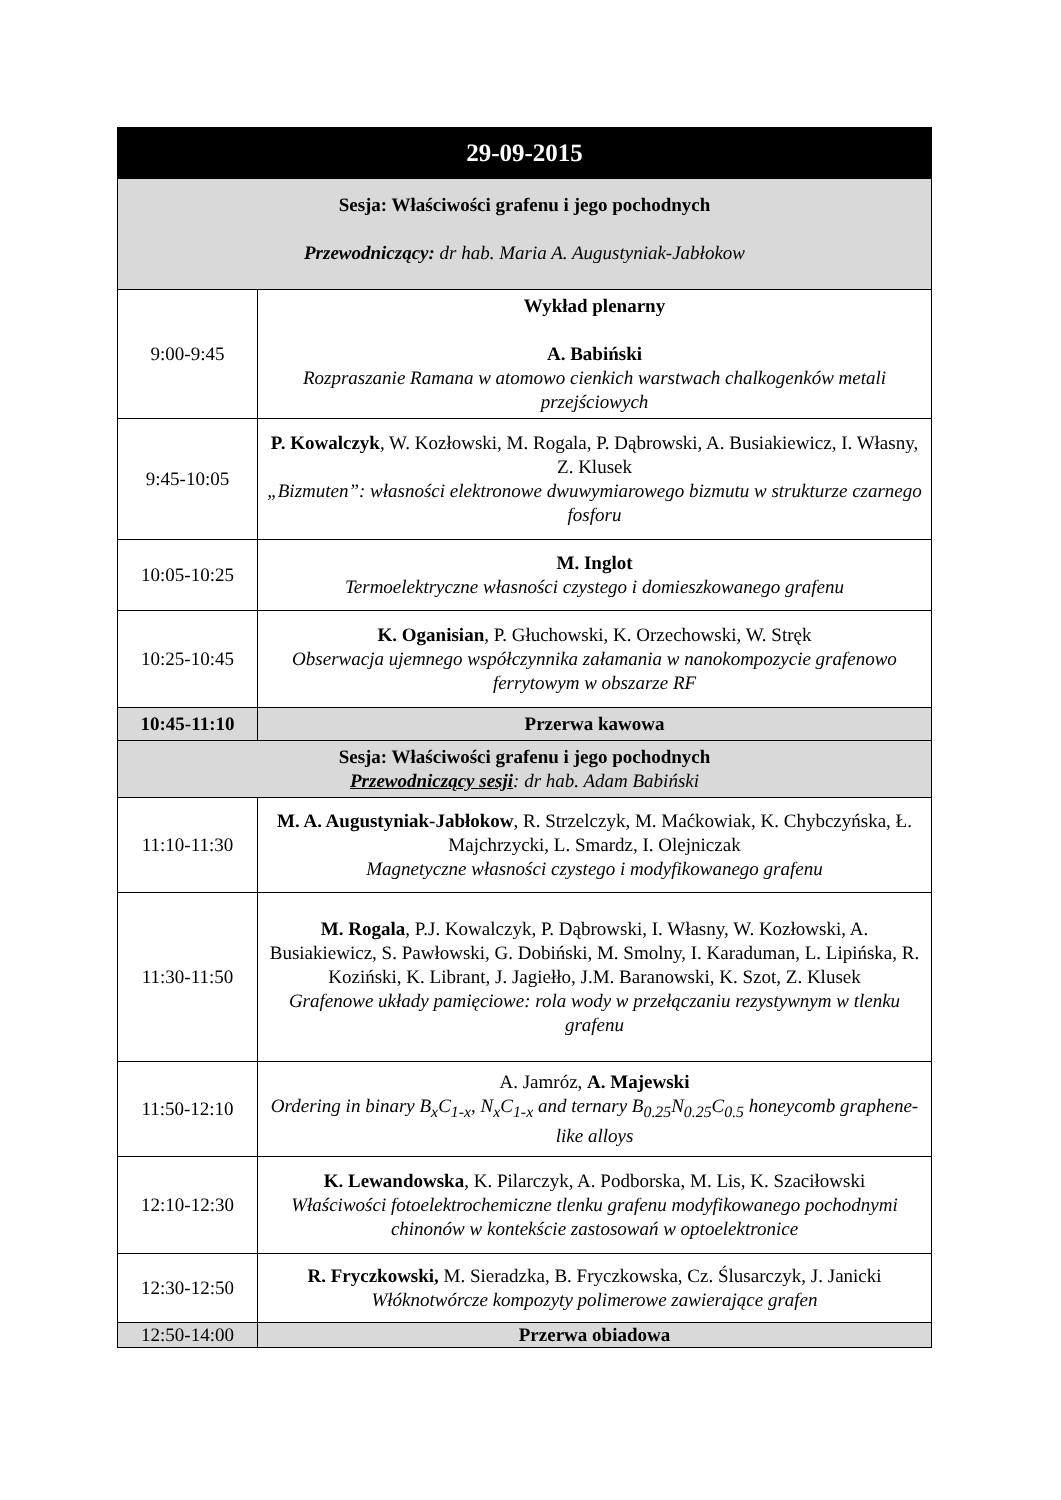| 29-09-2015 | |
| --- | --- |
| Sesja: Właściwości grafenu i jego pochodnych Przewodniczący: dr hab. Maria A. Augustyniak-Jabłokow | |
| 9:00-9:45 | Wykład plenarny A. Babiński Rozpraszanie Ramana w atomowo cienkich warstwach chalkogenków metali przejściowych |
| 9:45-10:05 | P. Kowalczyk , W. Kozłowski, M. Rogala, P. Dąbrowski, A. Busiakiewicz, I. Własny, Z. Klusek „Bizmuten”: własności elektronowe dwuwymiarowego bizmutu w strukturze czarnego fosforu |
| 10:05-10:25 | M. Inglot Termoelektryczne własności czystego i domieszkowanego grafenu |
| 10:25-10:45 | K. Oganisian , P. Głuchowski, K. Orzechowski, W. Stręk Obserwacja ujemnego współczynnika załamania w nanokompozycie grafenowo ferrytowym w obszarze RF |
| 10:45-11:10 | Przerwa kawowa |
| Sesja: Właściwości grafenu i jego pochodnych Przewodniczący sesji : dr hab. Adam Babiński | |
| 11:10-11:30 | M. A. Augustyniak-Jabłokow , R. Strzelczyk, M. Maćkowiak, K. Chybczyńska, Ł. Majchrzycki, L. Smardz, I. Olejniczak Magnetyczne własności czystego i modyfikowanego grafenu |
| 11:30-11:50 | M. Rogala , P.J. Kowalczyk, P. Dąbrowski, I. Własny, W. Kozłowski, A. Busiakiewicz, S. Pawłowski, G. Dobiński, M. Smolny, I. Karaduman, L. Lipińska, R. Koziński, K. Librant, J. Jagiełło, J.M. Baranowski, K. Szot, Z. Klusek Grafenowe układy pamięciowe: rola wody w przełączaniu rezystywnym w tlenku grafenu |
| 11:50-12:10 | A. Jamróz, A. Majewski Ordering in binary B<sub>x</sub>C<sub>1-x</sub>, N<sub>x</sub>C<sub>1-x</sub> and ternary B<sub>0.25</sub>N<sub>0.25</sub>C<sub>0.5</sub> honeycomb graphene-like alloys |
| 12:10-12:30 | K. Lewandowska , K. Pilarczyk, A. Podborska, M. Lis, K. Szaciłowski Właściwości fotoelektrochemiczne tlenku grafenu modyfikowanego pochodnymi chinonów w kontekście zastosowań w optoelektronice |
| 12:30-12:50 | R. Fryczkowski, M. Sieradzka, B. Fryczkowska, Cz. Ślusarczyk, J. Janicki Włóknotwórcze kompozyty polimerowe zawierające grafen |
| 12:50-14:00 | Przerwa obiadowa |